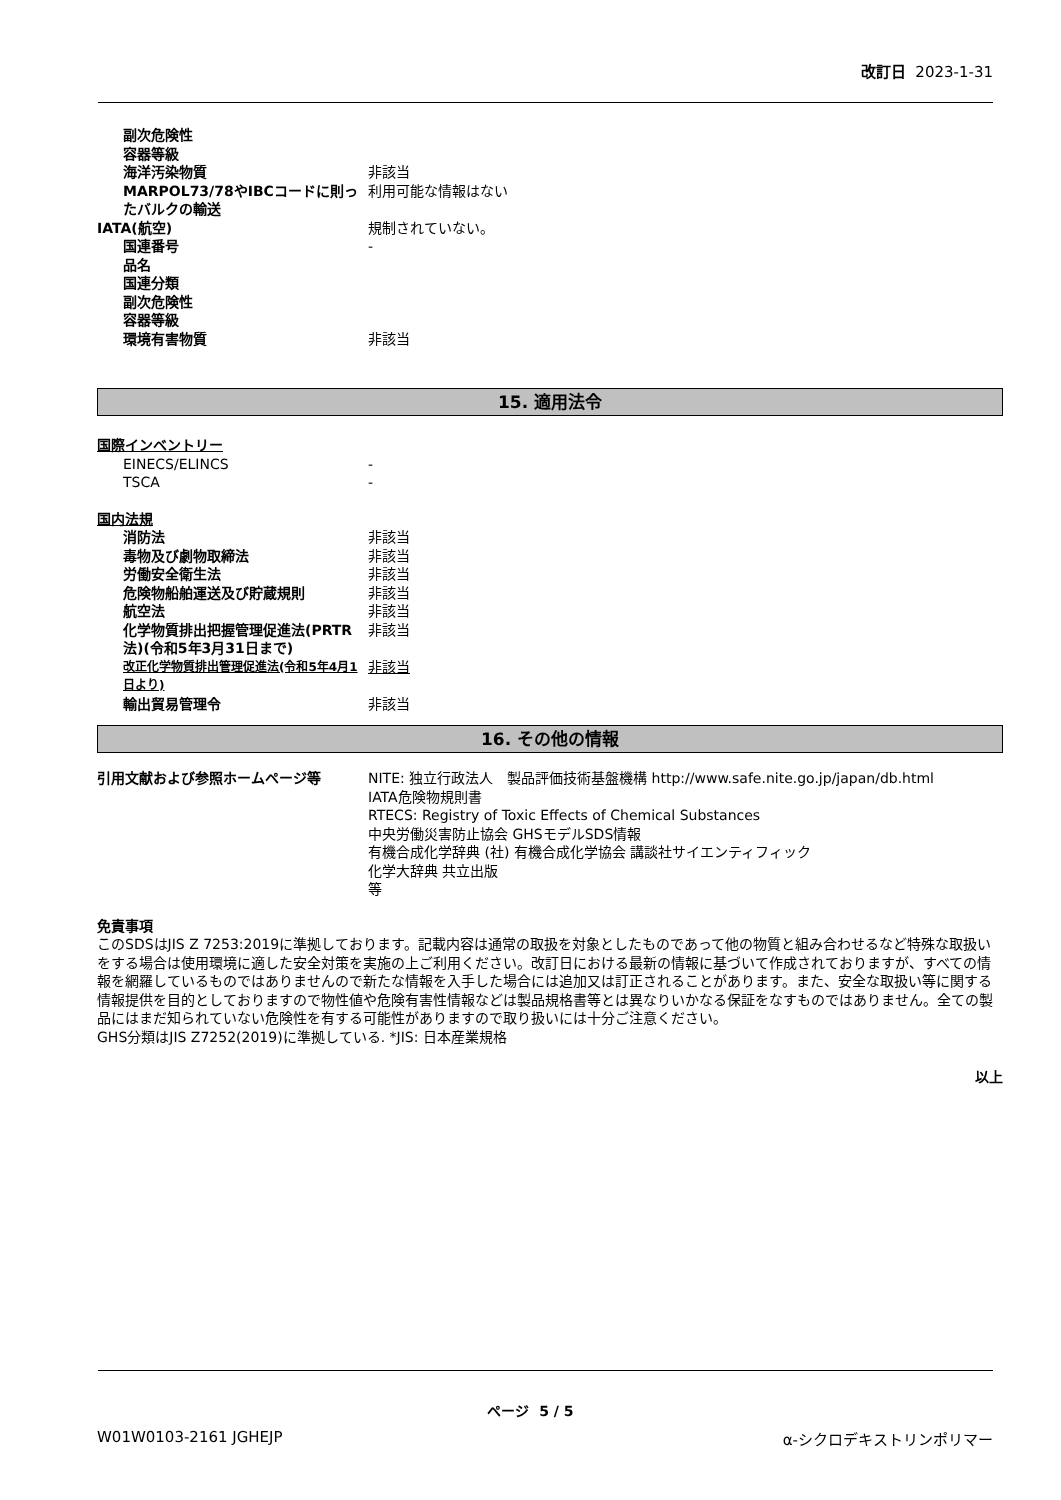改訂日 2023-1-31
副次危険性
容器等級
海洋汚染物質 非該当
MARPOL73/78やIBCコードに則ったバルクの輸送
利用可能な情報はない
IATA(航空) 規制されていない。
国連番号 -
品名
国連分類
副次危険性
容器等級
環境有害物質 非該当
15. 適用法令
国際インベントリー
EINECS/ELINCS -
TSCA -
国内法規
消防法 非該当
毒物及び劇物取締法 非該当
労働安全衛生法 非該当
危険物船舶運送及び貯蔵規則 非該当
航空法 非該当
化学物質排出把握管理促進法(PRTR法)(令和5年3月31日まで)
非該当
改正化学物質排出管理促進法(令和5年4月1日より)
非該当
輸出貿易管理令 非該当
16. その他の情報
引用文献および参照ホームページ等 NITE: 独立行政法人　製品評価技術基盤機構 http://www.safe.nite.go.jp/japan/db.html
IATA危険物規則書
RTECS: Registry of Toxic Effects of Chemical Substances
中央労働災害防止協会 GHSモデルSDS情報
有機合成化学辞典 (社) 有機合成化学協会 講談社サイエンティフィック
化学大辞典 共立出版
等
免責事項
このSDSはJIS Z 7253:2019に準拠しております。記載内容は通常の取扱を対象としたものであって他の物質と組み合わせるなど特殊な取扱いをする場合は使用環境に適した安全対策を実施の上ご利用ください。改訂日における最新の情報に基づいて作成されておりますが、すべての情報を網羅しているものではありませんので新たな情報を入手した場合には追加又は訂正されることがあります。また、安全な取扱い等に関する情報提供を目的としておりますので物性値や危険有害性情報などは製品規格書等とは異なりいかなる保証をなすものではありません。全ての製品にはまだ知られていない危険性を有する可能性がありますので取り扱いには十分ご注意ください。
GHS分類はJIS Z7252(2019)に準拠している. *JIS: 日本産業規格
以上
ページ 5 / 5
W01W0103-2161 JGHEJP α-シクロデキストリンポリマー